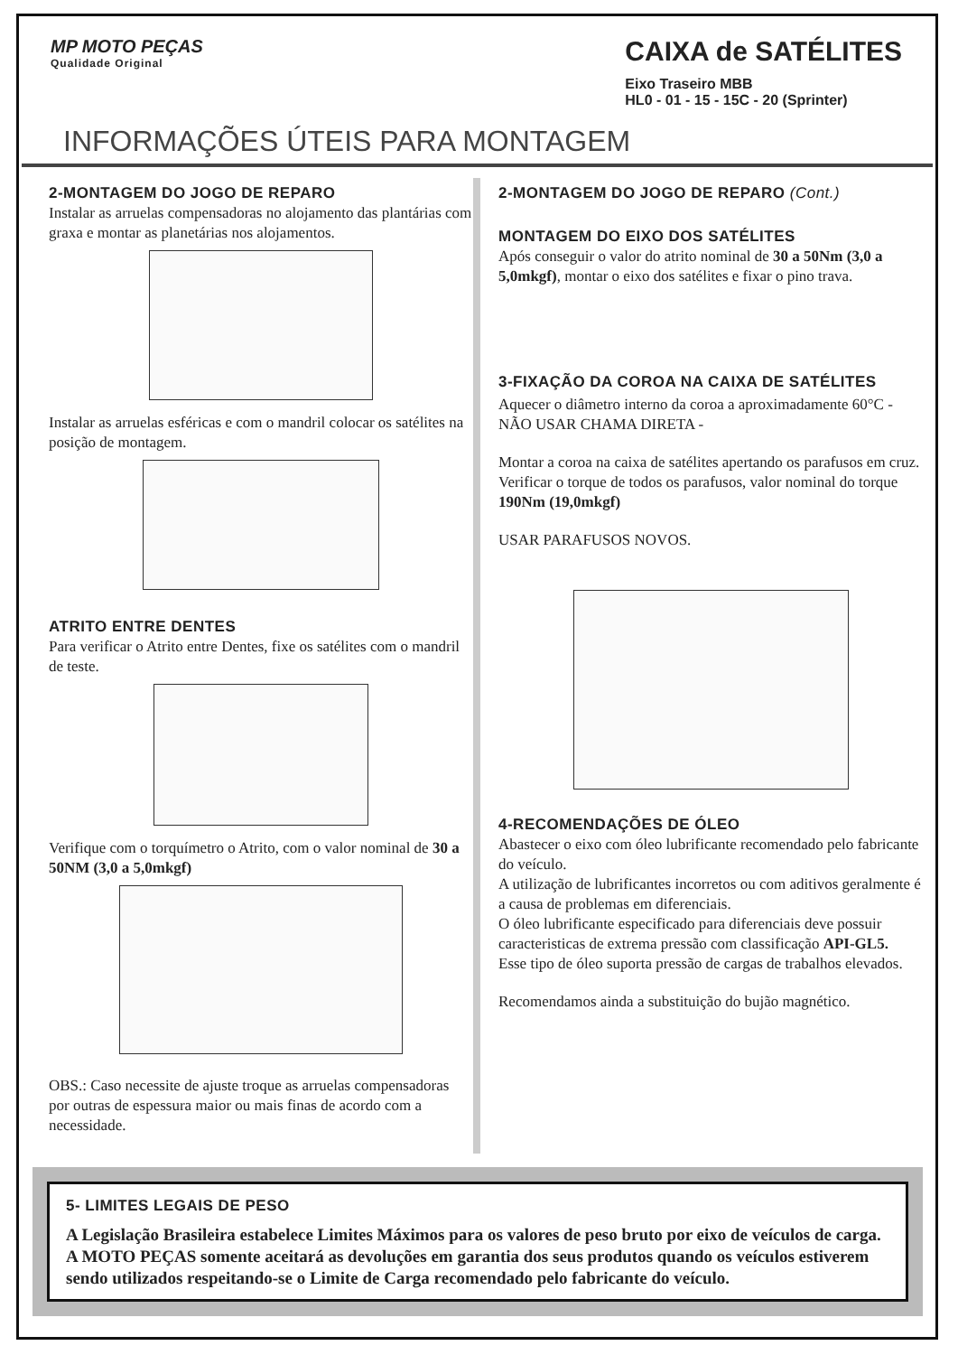MP MOTO PEÇAS
Qualidade Original
CAIXA de SATÉLITES
Eixo Traseiro MBB
HL0 - 01 - 15 - 15C - 20 (Sprinter)
INFORMAÇÕES ÚTEIS PARA MONTAGEM
2-MONTAGEM DO JOGO DE REPARO
Instalar as arruelas compensadoras no alojamento das plantárias com graxa e montar as planetárias nos alojamentos.
Instalar as arruelas esféricas e com o mandril colocar os satélites na posição de montagem.
ATRITO ENTRE DENTES
Para verificar o Atrito entre Dentes, fixe os satélites com o mandril de teste.
Verifique com o torquímetro o Atrito, com o valor nominal de 30 a 50NM (3,0 a 5,0mkgf)
OBS.: Caso necessite de ajuste troque as arruelas compensadoras por outras de espessura maior ou mais finas de acordo com a necessidade.
2-MONTAGEM DO JOGO DE REPARO (Cont.)
MONTAGEM DO EIXO DOS SATÉLITES
Após conseguir o valor do atrito nominal de 30 a 50Nm (3,0 a 5,0mkgf), montar o eixo dos satélites e fixar o pino trava.
3-FIXAÇÃO DA COROA NA CAIXA DE SATÉLITES
Aquecer o diâmetro interno da coroa a aproximadamente 60°C - NÃO USAR CHAMA DIRETA -
Montar a coroa na caixa de satélites apertando os parafusos em cruz.
Verificar o torque de todos os parafusos, valor nominal do torque 190Nm (19,0mkgf)
USAR PARAFUSOS NOVOS.
4-RECOMENDAÇÕES DE ÓLEO
Abastecer o eixo com óleo lubrificante recomendado pelo fabricante do veículo.
A utilização de lubrificantes incorretos ou com aditivos geralmente é a causa de problemas em diferenciais.
O óleo lubrificante especificado para diferenciais deve possuir caracteristicas de extrema pressão com classificação API-GL5.
Esse tipo de óleo suporta pressão de cargas de trabalhos elevados.
Recomendamos ainda a substituição do bujão magnético.
5- LIMITES LEGAIS DE PESO
A Legislação Brasileira estabelece Limites Máximos para os valores de peso bruto por eixo de veículos de carga. A MOTO PEÇAS somente aceitará as devoluções em garantia dos seus produtos quando os veículos estiverem sendo utilizados respeitando-se o Limite de Carga recomendado pelo fabricante do veículo.